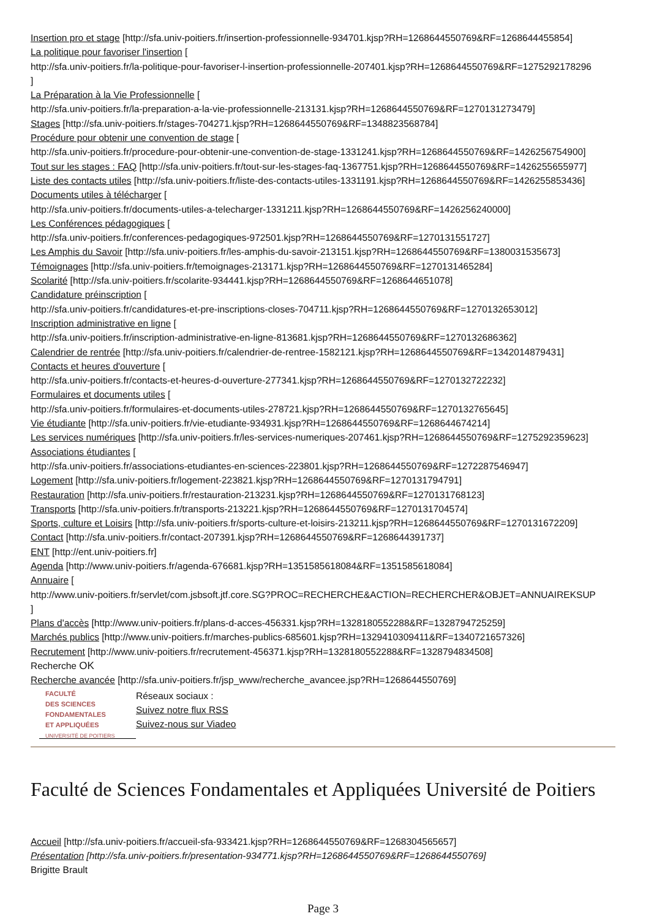Insertion pro et stage [http://sfa.univ-poitiers.fr/insertion-professionnelle-934701.kjsp?RH=1268644550769&RF=1268644455854]
La politique pour favoriser l'insertion [
http://sfa.univ-poitiers.fr/la-politique-pour-favoriser-l-insertion-professionnelle-207401.kjsp?RH=1268644550769&RF=1275292178296
]
La Préparation à la Vie Professionnelle [
http://sfa.univ-poitiers.fr/la-preparation-a-la-vie-professionnelle-213131.kjsp?RH=1268644550769&RF=1270131273479]
Stages [http://sfa.univ-poitiers.fr/stages-704271.kjsp?RH=1268644550769&RF=1348823568784]
Procédure pour obtenir une convention de stage [
http://sfa.univ-poitiers.fr/procedure-pour-obtenir-une-convention-de-stage-1331241.kjsp?RH=1268644550769&RF=1426256754900]
Tout sur les stages : FAQ [http://sfa.univ-poitiers.fr/tout-sur-les-stages-faq-1367751.kjsp?RH=1268644550769&RF=1426255655977]
Liste des contacts utiles [http://sfa.univ-poitiers.fr/liste-des-contacts-utiles-1331191.kjsp?RH=1268644550769&RF=1426255853436]
Documents utiles à télécharger [
http://sfa.univ-poitiers.fr/documents-utiles-a-telecharger-1331211.kjsp?RH=1268644550769&RF=1426256240000]
Les Conférences pédagogiques [
http://sfa.univ-poitiers.fr/conferences-pedagogiques-972501.kjsp?RH=1268644550769&RF=1270131551727]
Les Amphis du Savoir [http://sfa.univ-poitiers.fr/les-amphis-du-savoir-213151.kjsp?RH=1268644550769&RF=1380031535673]
Témoignages [http://sfa.univ-poitiers.fr/temoignages-213171.kjsp?RH=1268644550769&RF=1270131465284]
Scolarité [http://sfa.univ-poitiers.fr/scolarite-934441.kjsp?RH=1268644550769&RF=1268644651078]
Candidature préinscription [
http://sfa.univ-poitiers.fr/candidatures-et-pre-inscriptions-closes-704711.kjsp?RH=1268644550769&RF=1270132653012]
Inscription administrative en ligne [
http://sfa.univ-poitiers.fr/inscription-administrative-en-ligne-813681.kjsp?RH=1268644550769&RF=1270132686362]
Calendrier de rentrée [http://sfa.univ-poitiers.fr/calendrier-de-rentree-1582121.kjsp?RH=1268644550769&RF=1342014879431]
Contacts et heures d'ouverture [
http://sfa.univ-poitiers.fr/contacts-et-heures-d-ouverture-277341.kjsp?RH=1268644550769&RF=1270132722232]
Formulaires et documents utiles [
http://sfa.univ-poitiers.fr/formulaires-et-documents-utiles-278721.kjsp?RH=1268644550769&RF=1270132765645]
Vie étudiante [http://sfa.univ-poitiers.fr/vie-etudiante-934931.kjsp?RH=1268644550769&RF=1268644674214]
Les services numériques [http://sfa.univ-poitiers.fr/les-services-numeriques-207461.kjsp?RH=1268644550769&RF=1275292359623]
Associations étudiantes [
http://sfa.univ-poitiers.fr/associations-etudiantes-en-sciences-223801.kjsp?RH=1268644550769&RF=1272287546947]
Logement [http://sfa.univ-poitiers.fr/logement-223821.kjsp?RH=1268644550769&RF=1270131794791]
Restauration [http://sfa.univ-poitiers.fr/restauration-213231.kjsp?RH=1268644550769&RF=1270131768123]
Transports [http://sfa.univ-poitiers.fr/transports-213221.kjsp?RH=1268644550769&RF=1270131704574]
Sports, culture et Loisirs [http://sfa.univ-poitiers.fr/sports-culture-et-loisirs-213211.kjsp?RH=1268644550769&RF=1270131672209]
Contact [http://sfa.univ-poitiers.fr/contact-207391.kjsp?RH=1268644550769&RF=1268644391737]
ENT [http://ent.univ-poitiers.fr]
Agenda [http://www.univ-poitiers.fr/agenda-676681.kjsp?RH=1351585618084&RF=1351585618084]
Annuaire [
http://www.univ-poitiers.fr/servlet/com.jsbsoft.jtf.core.SG?PROC=RECHERCHE&ACTION=RECHERCHER&OBJET=ANNUAIREKSUP
]
Plans d'accès [http://www.univ-poitiers.fr/plans-d-acces-456331.kjsp?RH=1328180552288&RF=1328794725259]
Marchés publics [http://www.univ-poitiers.fr/marches-publics-685601.kjsp?RH=1329410309411&RF=1340721657326]
Recrutement [http://www.univ-poitiers.fr/recrutement-456371.kjsp?RH=1328180552288&RF=1328794834508]
Recherche OK
Recherche avancée [http://sfa.univ-poitiers.fr/jsp_www/recherche_avancee.jsp?RH=1268644550769]
FACULTÉ
DES SCIENCES
FONDAMENTALES
ET APPLIQUÉES
UNIVERSITÉ DE POITIERS
Réseaux sociaux :
Suivez notre flux RSS
Suivez-nous sur Viadeo
Faculté de Sciences Fondamentales et Appliquées Université de Poitiers
Accueil [http://sfa.univ-poitiers.fr/accueil-sfa-933421.kjsp?RH=1268644550769&RF=1268304565657]
Présentation [http://sfa.univ-poitiers.fr/presentation-934771.kjsp?RH=1268644550769&RF=1268644550769]
Brigitte Brault
Page 3